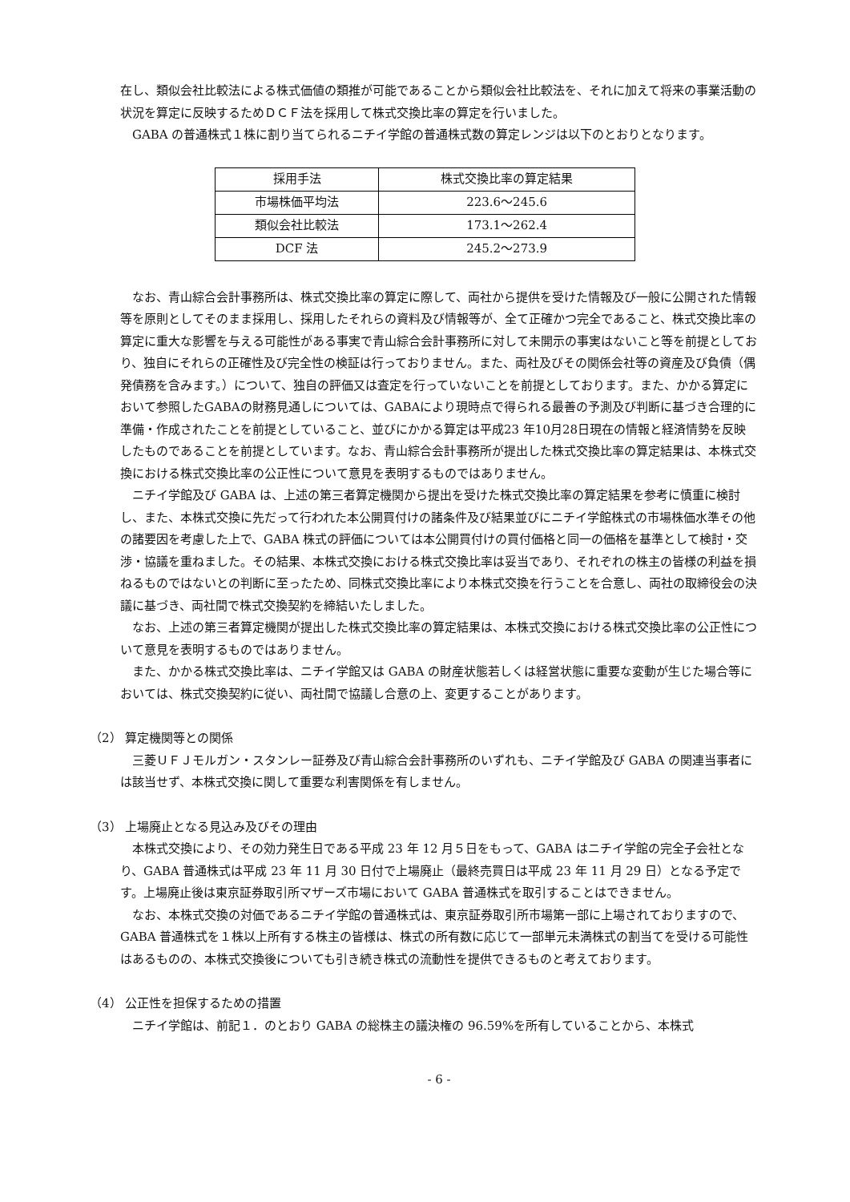在し、類似会社比較法による株式価値の類推が可能であることから類似会社比較法を、それに加えて将来の事業活動の状況を算定に反映するためＤＣＦ法を採用して株式交換比率の算定を行いました。
GABA の普通株式１株に割り当てられるニチイ学館の普通株式数の算定レンジは以下のとおりとなります。
| 採用手法 | 株式交換比率の算定結果 |
| --- | --- |
| 市場株価平均法 | 223.6～245.6 |
| 類似会社比較法 | 173.1～262.4 |
| DCF 法 | 245.2～273.9 |
なお、青山綜合会計事務所は、株式交換比率の算定に際して、両社から提供を受けた情報及び一般に公開された情報等を原則としてそのまま採用し、採用したそれらの資料及び情報等が、全て正確かつ完全であること、株式交換比率の算定に重大な影響を与える可能性がある事実で青山綜合会計事務所に対して未開示の事実はないこと等を前提としており、独自にそれらの正確性及び完全性の検証は行っておりません。また、両社及びその関係会社等の資産及び負債（偶発債務を含みます。）について、独自の評価又は査定を行っていないことを前提としております。また、かかる算定において参照したGABAの財務見通しについては、GABAにより現時点で得られる最善の予測及び判断に基づき合理的に準備・作成されたことを前提としていること、並びにかかる算定は平成23 年10月28日現在の情報と経済情勢を反映したものであることを前提としています。なお、青山綜合会計事務所が提出した株式交換比率の算定結果は、本株式交換における株式交換比率の公正性について意見を表明するものではありません。
ニチイ学館及び GABA は、上述の第三者算定機関から提出を受けた株式交換比率の算定結果を参考に慎重に検討し、また、本株式交換に先だって行われた本公開買付けの諸条件及び結果並びにニチイ学館株式の市場株価水準その他の諸要因を考慮した上で、GABA 株式の評価については本公開買付けの買付価格と同一の価格を基準として検討・交渉・協議を重ねました。その結果、本株式交換における株式交換比率は妥当であり、それぞれの株主の皆様の利益を損ねるものではないとの判断に至ったため、同株式交換比率により本株式交換を行うことを合意し、両社の取締役会の決議に基づき、両社間で株式交換契約を締結いたしました。
なお、上述の第三者算定機関が提出した株式交換比率の算定結果は、本株式交換における株式交換比率の公正性について意見を表明するものではありません。
また、かかる株式交換比率は、ニチイ学館又は GABA の財産状態若しくは経営状態に重要な変動が生じた場合等においては、株式交換契約に従い、両社間で協議し合意の上、変更することがあります。
（2） 算定機関等との関係
三菱ＵＦＪモルガン・スタンレー証券及び青山綜合会計事務所のいずれも、ニチイ学館及び GABA の関連当事者には該当せず、本株式交換に関して重要な利害関係を有しません。
（3） 上場廃止となる見込み及びその理由
本株式交換により、その効力発生日である平成 23 年 12 月５日をもって、GABA はニチイ学館の完全子会社となり、GABA 普通株式は平成 23 年 11 月 30 日付で上場廃止（最終売買日は平成 23 年 11 月 29 日）となる予定です。上場廃止後は東京証券取引所マザーズ市場において GABA 普通株式を取引することはできません。
なお、本株式交換の対価であるニチイ学館の普通株式は、東京証券取引所市場第一部に上場されておりますので、GABA 普通株式を１株以上所有する株主の皆様は、株式の所有数に応じて一部単元未満株式の割当てを受ける可能性はあるものの、本株式交換後についても引き続き株式の流動性を提供できるものと考えております。
（4） 公正性を担保するための措置
ニチイ学館は、前記１．のとおり GABA の総株主の議決権の 96.59%を所有していることから、本株式
- 6 -